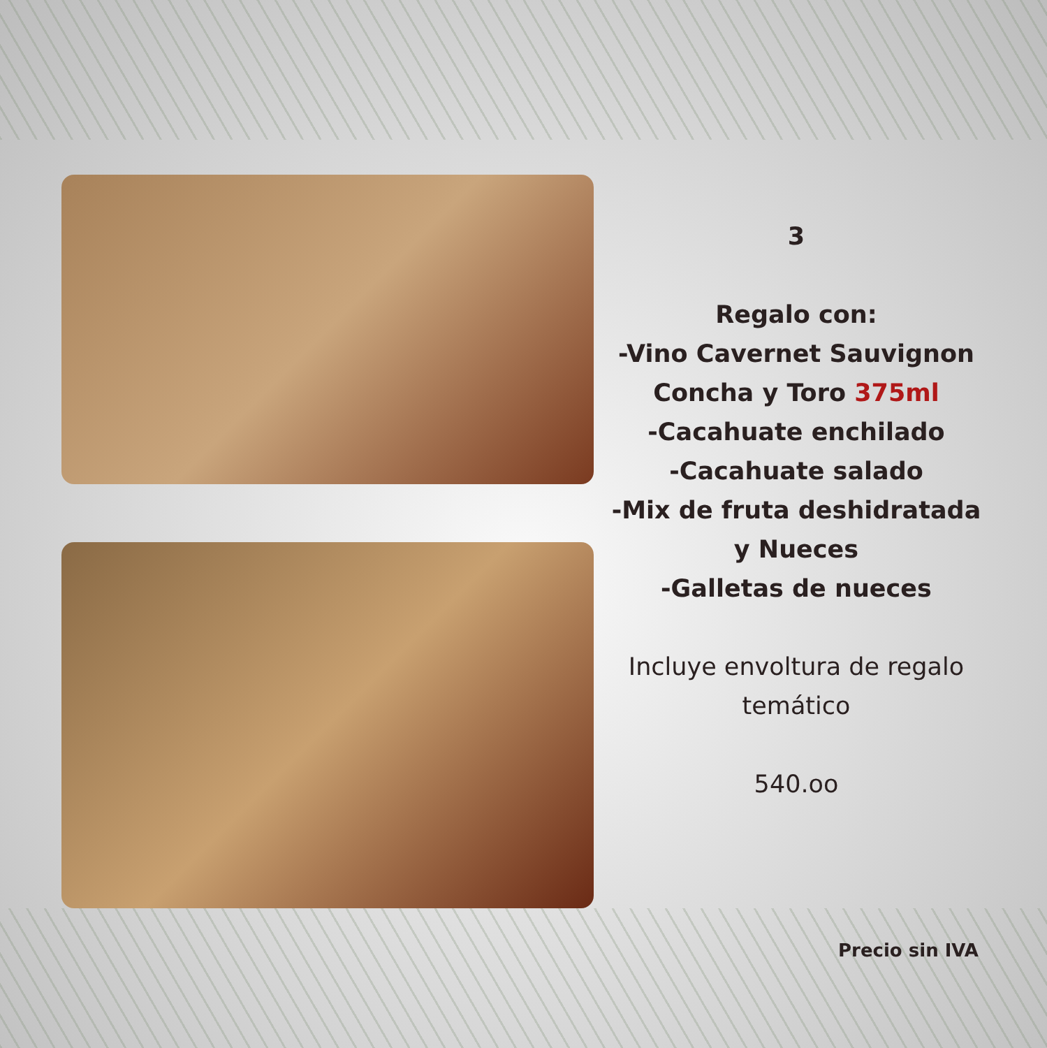3
Regalo con:
-Vino Cavernet Sauvignon Concha y Toro 375ml
-Cacahuate enchilado
-Cacahuate salado
-Mix de fruta deshidratada y Nueces
-Galletas de nueces
Incluye envoltura de regalo temático
540.oo
Precio sin IVA